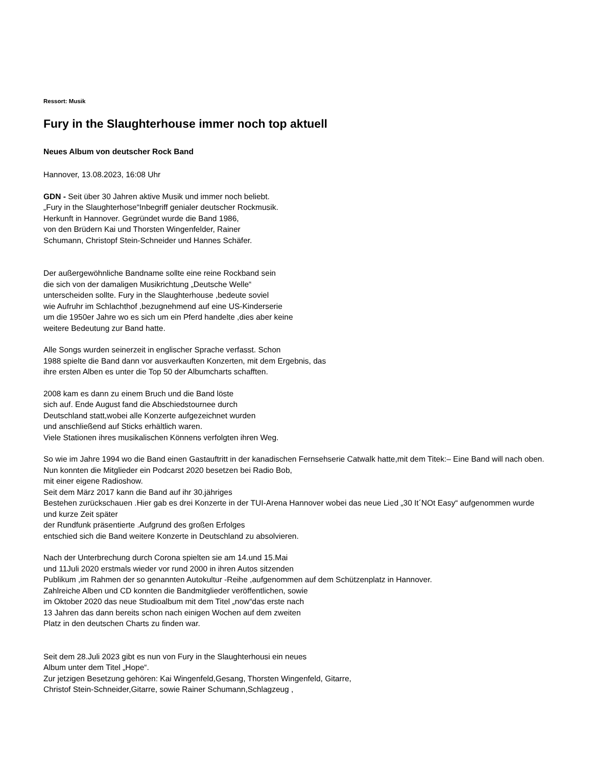Ressort: Musik
Fury in the Slaughterhouse immer noch top aktuell
Neues Album von deutscher Rock Band
Hannover, 13.08.2023, 16:08 Uhr
GDN - Seit über 30 Jahren aktive Musik und immer noch beliebt.
„Fury in the Slaughterhose“Inbegriff genialer deutscher Rockmusik.
Herkunft in Hannover. Gegründet wurde die Band 1986,
von den Brüdern Kai und Thorsten Wingenfelder, Rainer
Schumann, Christopf Stein-Schneider und Hannes Schäfer.
Der außergewöhnliche Bandname sollte eine reine Rockband sein
die sich von der damaligen Musikrichtung „Deutsche Welle“
unterscheiden sollte. Fury in the Slaughterhouse ,bedeute soviel
wie Aufruhr im Schlachthof ,bezugnehmend auf eine US-Kinderserie
um die 1950er Jahre wo es sich um ein Pferd handelte ,dies aber keine
weitere Bedeutung zur Band hatte.
Alle Songs wurden seinerzeit in englischer Sprache verfasst. Schon
1988 spielte die Band dann vor ausverkauften Konzerten, mit dem Ergebnis, das
ihre ersten Alben es unter die Top 50 der Albumcharts schafften.
2008 kam es dann zu einem Bruch und die Band löste
sich auf. Ende August fand die Abschiedstournee durch
Deutschland statt,wobei alle Konzerte aufgezeichnet wurden
und anschließend auf Sticks erhältlich waren.
Viele Stationen ihres musikalischen Könnens verfolgten ihren Weg.
So wie im Jahre 1994 wo die Band einen Gastauftritt in der kanadischen Fernsehserie Catwalk hatte,mit dem Titek:– Eine Band will nach oben.
Nun konnten die Mitglieder ein Podcarst 2020 besetzen bei Radio Bob,
mit einer eigene Radioshow.
Seit dem März 2017 kann die Band auf ihr 30.jähriges
Bestehen zurückschauen .Hier gab es drei Konzerte in der TUI-Arena Hannover wobei das neue Lied „30 It´NOt Easy“ aufgenommen wurde und kurze Zeit später
der Rundfunk präsentierte .Aufgrund des großen Erfolges
entschied sich die Band weitere Konzerte in Deutschland zu absolvieren.
Nach der Unterbrechung durch Corona spielten sie am 14.und 15.Mai
und 11Juli 2020 erstmals wieder vor rund 2000 in ihren Autos sitzenden
Publikum ,im Rahmen der so genannten Autokultur -Reihe ,aufgenommen auf dem Schützenplatz in Hannover.
Zahlreiche Alben und CD konnten die Bandmitglieder veröffentlichen, sowie
im Oktober 2020 das neue Studioalbum mit dem Titel „now“das erste nach
13 Jahren das dann bereits schon nach einigen Wochen auf dem zweiten
Platz in den deutschen Charts zu finden war.
Seit dem 28.Juli 2023 gibt es nun von Fury in the Slaughterhousi ein neues
Album unter dem Titel „Hope“.
Zur jetzigen Besetzung gehören: Kai Wingenfeld,Gesang, Thorsten Wingenfeld, Gitarre,
Christof Stein-Schneider,Gitarre, sowie Rainer Schumann,Schlagzeug ,